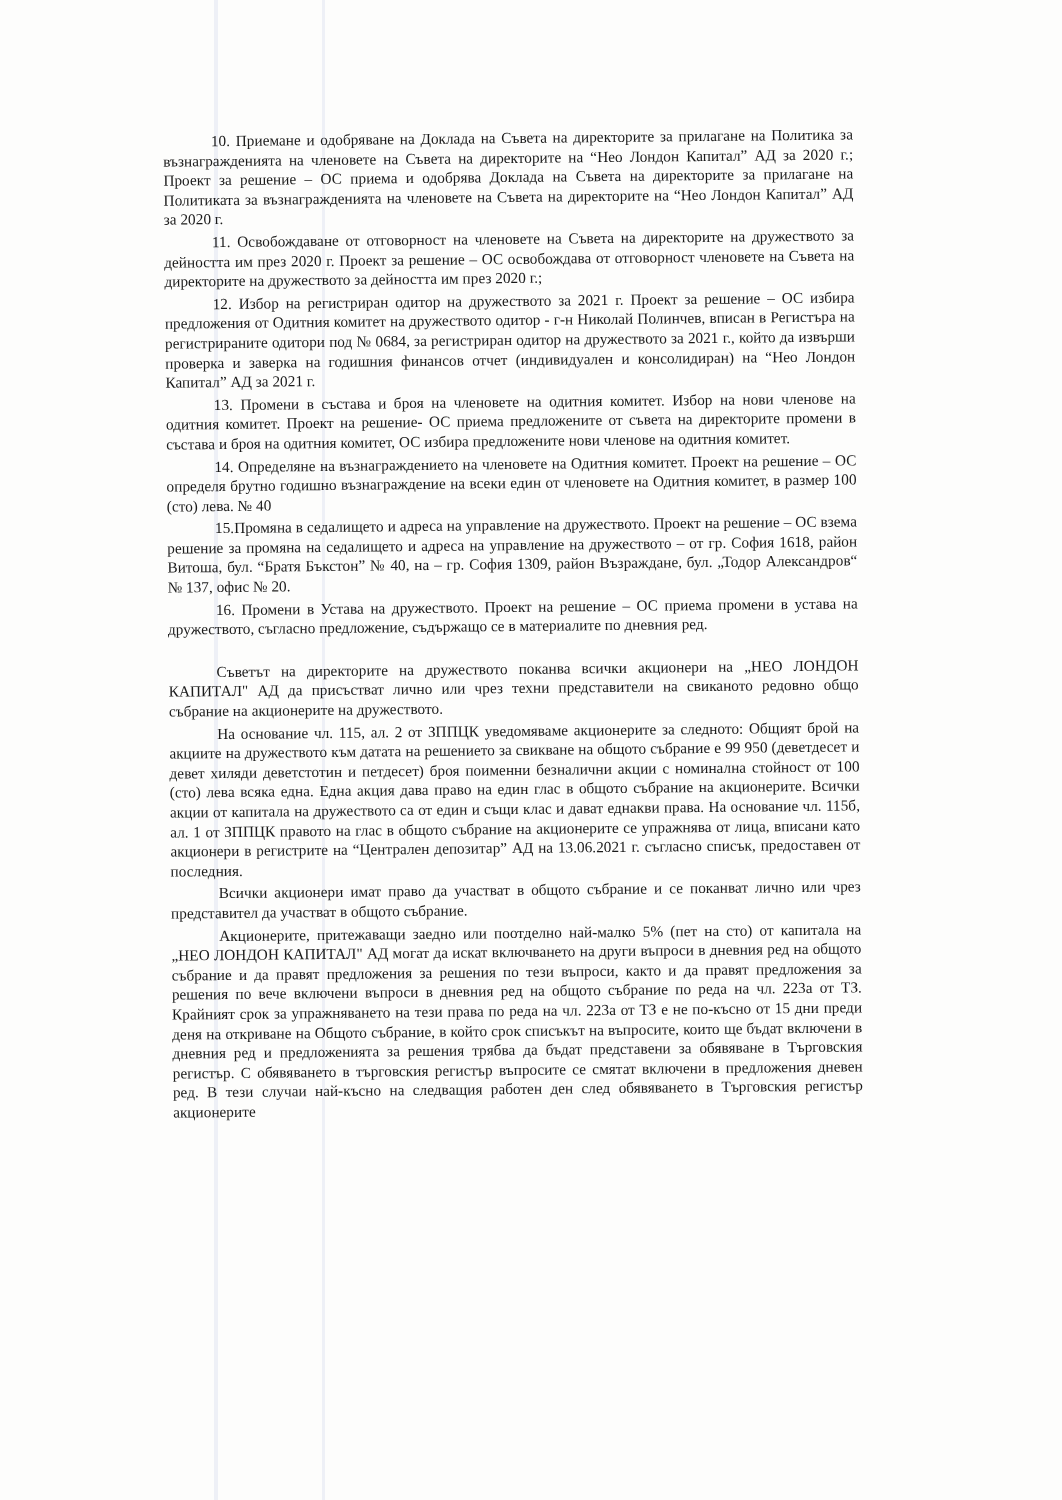10. Приемане и одобряване на Доклада на Съвета на директорите за прилагане на Политика за възнагражденията на членовете на Съвета на директорите на “Нео Лондон Капитал” АД за 2020 г.; Проект за решение – ОС приема и одобрява Доклада на Съвета на директорите за прилагане на Политиката за възнагражденията на членовете на Съвета на директорите на “Нео Лондон Капитал” АД за 2020 г.
11. Освобождаване от отговорност на членовете на Съвета на директорите на дружеството за дейността им през 2020 г. Проект за решение – ОС освобождава от отговорност членовете на Съвета на директорите на дружеството за дейността им през 2020 г.;
12. Избор на регистриран одитор на дружеството за 2021 г. Проект за решение – ОС избира предложения от Одитния комитет на дружеството одитор - г-н Николай Полинчев, вписан в Регистъра на регистрираните одитори под № 0684, за регистриран одитор на дружеството за 2021 г., който да извърши проверка и заверка на годишния финансов отчет (индивидуален и консолидиран) на “Нео Лондон Капитал” АД за 2021 г.
13. Промени в състава и броя на членовете на одитния комитет. Избор на нови членове на одитния комитет. Проект на решение- ОС приема предложените от съвета на директорите промени в състава и броя на одитния комитет, ОС избира предложените нови членове на одитния комитет.
14. Определяне на възнаграждението на членовете на Одитния комитет. Проект на решение – ОС определя брутно годишно възнаграждение на всеки един от членовете на Одитния комитет, в размер 100 (сто) лева. № 40
15.Промяна в седалището и адреса на управление на дружеството. Проект на решение – ОС взема решение за промяна на седалището и адреса на управление на дружеството – от гр. София 1618, район Витоша, бул. “Братя Бъкстон” № 40, на – гр. София 1309, район Възраждане, бул. „Тодор Александров“ № 137, офис № 20.
16. Промени в Устава на дружеството. Проект на решение – ОС приема промени в устава на дружеството, съгласно предложение, съдържащо се в материалите по дневния ред.
Съветът на директорите на дружеството поканва всички акционери на „НЕО ЛОНДОН КАПИТАЛ" АД да присъстват лично или чрез техни представители на свиканото редовно общо събрание на акционерите на дружеството.
На основание чл. 115, ал. 2 от ЗППЦК уведомяваме акционерите за следното: Общият брой на акциите на дружеството към датата на решението за свикване на общото събрание е 99 950 (деветдесет и девет хиляди деветстотин и петдесет) броя поименни безналични акции с номинална стойност от 100 (сто) лева всяка една. Една акция дава право на един глас в общото събрание на акционерите. Всички акции от капитала на дружеството са от един и същи клас и дават еднакви права. На основание чл. 115б, ал. 1 от ЗППЦК правото на глас в общото събрание на акционерите се упражнява от лица, вписани като акционери в регистрите на “Централен депозитар” АД на 13.06.2021 г. съгласно списък, предоставен от последния.
Всички акционери имат право да участват в общото събрание и се поканват лично или чрез представител да участват в общото събрание.
Акционерите, притежаващи заедно или поотделно най-малко 5% (пет на сто) от капитала на „НЕО ЛОНДОН КАПИТАЛ" АД могат да искат включването на други въпроси в дневния ред на общото събрание и да правят предложения за решения по тези въпроси, както и да правят предложения за решения по вече включени въпроси в дневния ред на общото събрание по реда на чл. 223а от ТЗ. Крайният срок за упражняването на тези права по реда на чл. 223а от ТЗ е не по-късно от 15 дни преди деня на откриване на Общото събрание, в който срок списъкът на въпросите, които ще бъдат включени в дневния ред и предложенията за решения трябва да бъдат представени за обявяване в Търговския регистър. С обявяването в търговския регистър въпросите се смятат включени в предложения дневен ред. В тези случаи най-късно на следващия работен ден след обявяването в Търговския регистър акционерите